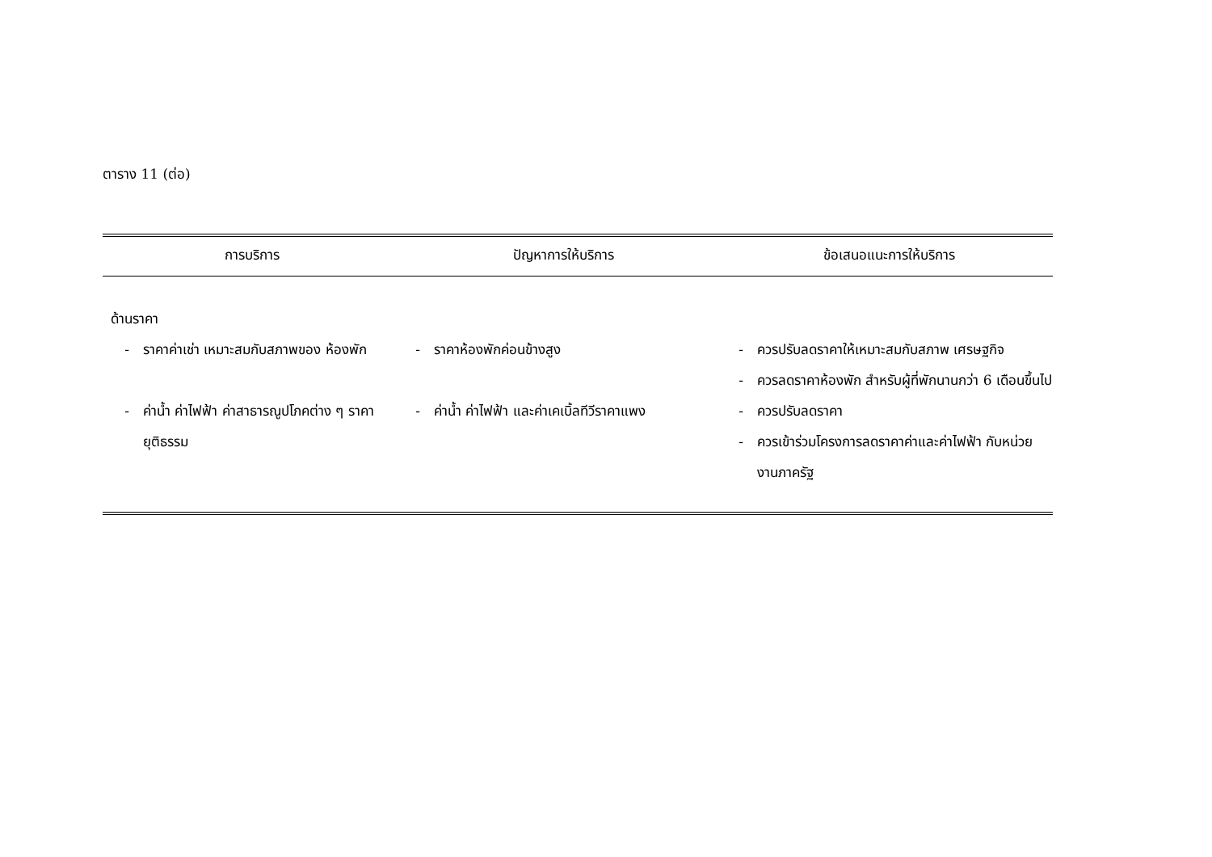ตาราง 11 (ต่อ)
| การบริการ | ปัญหาการให้บริการ | ข้อเสนอแนะการให้บริการ |
| --- | --- | --- |
| ด้านราคา | | |
| - ราคาค่าเช่า เหมาะสมกับสภาพของ ห้องพัก | - ราคาห้องพักค่อนข้างสูง | - ควรปรับลดราคาให้เหมาะสมกับสภาพ เศรษฐกิจ - ควรลดราคาห้องพัก สำหรับผู้ที่พักนานกว่า 6 เดือนขึ้นไป |
| - ค่าน้ำ ค่าไฟฟ้า ค่าสาธารณูปโภคต่าง ๆ ราคายุติธรรม | - ค่าน้ำ ค่าไฟฟ้า และค่าเคเบิ้ลทีวีราคาแพง | - ควรปรับลดราคา - ควรเข้าร่วมโครงการลดราคาค่าและค่าไฟฟ้า กับหน่วยงานภาครัฐ |